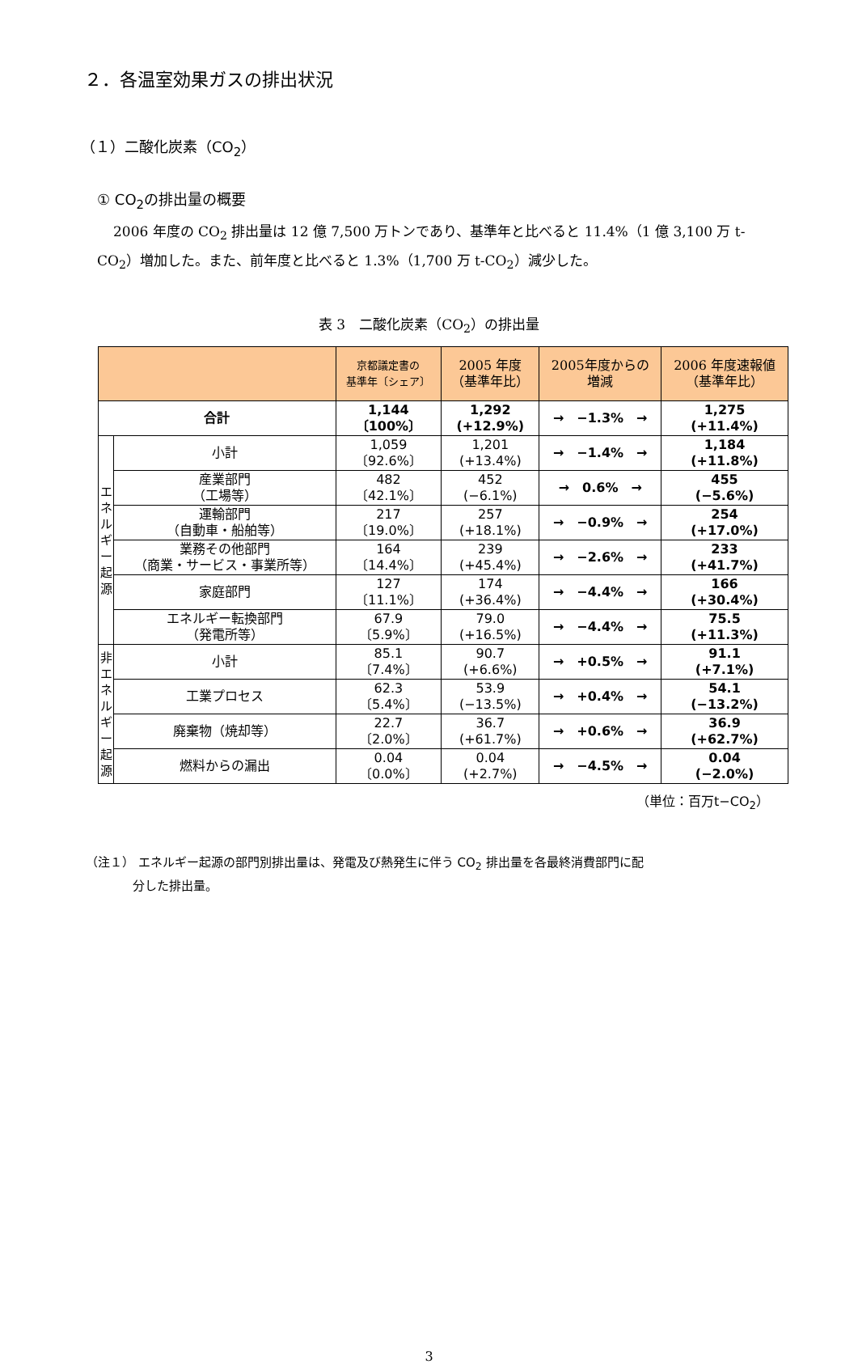２．各温室効果ガスの排出状況
（１）二酸化炭素（CO<sub>2</sub>）
① CO<sub>2</sub>の排出量の概要
2006 年度の CO<sub>2</sub> 排出量は 12 億 7,500 万トンであり、基準年と比べると 11.4%（1 億 3,100 万 t-CO<sub>2</sub>）増加した。また、前年度と比べると 1.3%（1,700 万 t-CO<sub>2</sub>）減少した。
表 3　二酸化炭素（CO<sub>2</sub>）の排出量
| | | 京都議定書の 基準年〔シェア〕 | 2005 年度 （基準年比） | 2005年度からの 増減 | 2006 年度速報値 （基準年比） |
| --- | --- | --- | --- | --- | --- |
| 合計 | | 1,144 〔100%〕 | 1,292 (+12.9%) | → −1.3% → | 1,275 (+11.4%) |
| エ ネ ル ギ ー 起 源 | 小計 | 1,059 〔92.6%〕 | 1,201 (+13.4%) | → −1.4% → | 1,184 (+11.8%) |
| | 産業部門 （工場等） | 482 〔42.1%〕 | 452 (−6.1%) | → 0.6% → | 455 (−5.6%) |
| | 運輸部門 （自動車・船舶等） | 217 〔19.0%〕 | 257 (+18.1%) | → −0.9% → | 254 (+17.0%) |
| | 業務その他部門 （商業・サービス・事業所等） | 164 〔14.4%〕 | 239 (+45.4%) | → −2.6% → | 233 (+41.7%) |
| | 家庭部門 | 127 〔11.1%〕 | 174 (+36.4%) | → −4.4% → | 166 (+30.4%) |
| | エネルギー転換部門 （発電所等） | 67.9 〔5.9%〕 | 79.0 (+16.5%) | → −4.4% → | 75.5 (+11.3%) |
| 非 エ ネ ル ギ ー 起 源 | 小計 | 85.1 〔7.4%〕 | 90.7 (+6.6%) | → +0.5% → | 91.1 (+7.1%) |
| | 工業プロセス | 62.3 〔5.4%〕 | 53.9 (−13.5%) | → +0.4% → | 54.1 (−13.2%) |
| | 廃棄物（焼却等） | 22.7 〔2.0%〕 | 36.7 (+61.7%) | → +0.6% → | 36.9 (+62.7%) |
| | 燃料からの漏出 | 0.04 〔0.0%〕 | 0.04 (+2.7%) | → −4.5% → | 0.04 (−2.0%) |
（単位：百万t−CO<sub>2</sub>）
（注１） エネルギー起源の部門別排出量は、発電及び熱発生に伴う CO<sub>2</sub> 排出量を各最終消費部門に配
分した排出量。
3